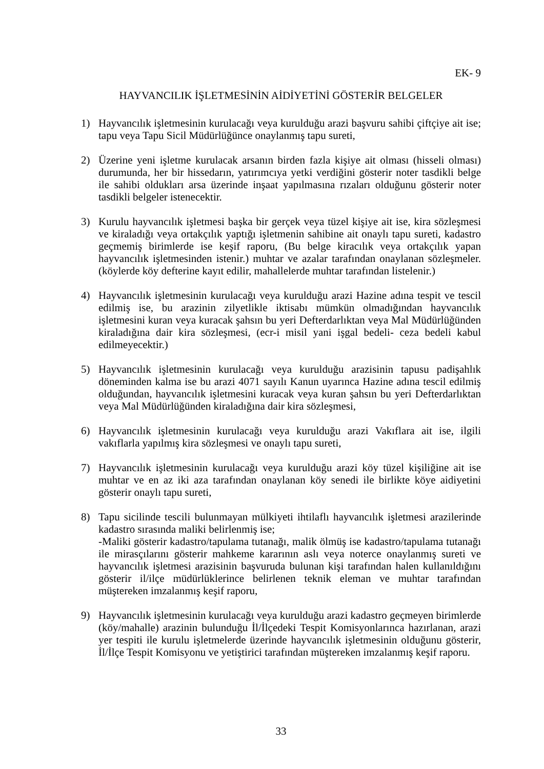EK- 9
HAYVANCILIK İŞLETMESİNİN AİDİYETİNİ GÖSTERİR BELGELER
1) Hayvancılık işletmesinin kurulacağı veya kurulduğu arazi başvuru sahibi çiftçiye ait ise; tapu veya Tapu Sicil Müdürlüğünce onaylanmış tapu sureti,
2) Üzerine yeni işletme kurulacak arsanın birden fazla kişiye ait olması (hisseli olması) durumunda, her bir hissedarın, yatırımcıya yetki verdiğini gösterir noter tasdikli belge ile sahibi oldukları arsa üzerinde inşaat yapılmasına rızaları olduğunu gösterir noter tasdikli belgeler istenecektir.
3) Kurulu hayvancılık işletmesi başka bir gerçek veya tüzel kişiye ait ise, kira sözleşmesi ve kiraladığı veya ortakçılık yaptığı işletmenin sahibine ait onaylı tapu sureti, kadastro geçmemiş birimlerde ise keşif raporu, (Bu belge kiracılık veya ortakçılık yapan hayvancılık işletmesinden istenir.) muhtar ve azalar tarafından onaylanan sözleşmeler. (köylerde köy defterine kayıt edilir, mahallelerde muhtar tarafından listelenir.)
4) Hayvancılık işletmesinin kurulacağı veya kurulduğu arazi Hazine adına tespit ve tescil edilmiş ise, bu arazinin zilyetlikle iktisabı mümkün olmadığından hayvancılık işletmesini kuran veya kuracak şahsın bu yeri Defterdarlıktan veya Mal Müdürlüğünden kiraladığına dair kira sözleşmesi, (ecr-i misil yani işgal bedeli- ceza bedeli kabul edilmeyecektir.)
5) Hayvancılık işletmesinin kurulacağı veya kurulduğu arazisinin tapusu padişahlık döneminden kalma ise bu arazi 4071 sayılı Kanun uyarınca Hazine adına tescil edilmiş olduğundan, hayvancılık işletmesini kuracak veya kuran şahsın bu yeri Defterdarlıktan veya Mal Müdürlüğünden kiraladığına dair kira sözleşmesi,
6) Hayvancılık işletmesinin kurulacağı veya kurulduğu arazi Vakıflara ait ise, ilgili vakıflarla yapılmış kira sözleşmesi ve onaylı tapu sureti,
7) Hayvancılık işletmesinin kurulacağı veya kurulduğu arazi köy tüzel kişiliğine ait ise muhtar ve en az iki aza tarafından onaylanan köy senedi ile birlikte köye aidiyetini gösterir onaylı tapu sureti,
8) Tapu sicilinde tescili bulunmayan mülkiyeti ihtilaflı hayvancılık işletmesi arazilerinde kadastro sırasında maliki belirlenmiş ise;
-Maliki gösterir kadastro/tapulama tutanağı, malik ölmüş ise kadastro/tapulama tutanağı ile mirasçılarını gösterir mahkeme kararının aslı veya noterce onaylanmış sureti ve hayvancılık işletmesi arazisinin başvuruda bulunan kişi tarafından halen kullanıldığını gösterir il/ilçe müdürlüklerince belirlenen teknik eleman ve muhtar tarafından müştereken imzalanmış keşif raporu,
9) Hayvancılık işletmesinin kurulacağı veya kurulduğu arazi kadastro geçmeyen birimlerde (köy/mahalle) arazinin bulunduğu İl/İlçedeki Tespit Komisyonlarınca hazırlanan, arazi yer tespiti ile kurulu işletmelerde üzerinde hayvancılık işletmesinin olduğunu gösterir, İl/İlçe Tespit Komisyonu ve yetiştirici tarafından müştereken imzalanmış keşif raporu.
33